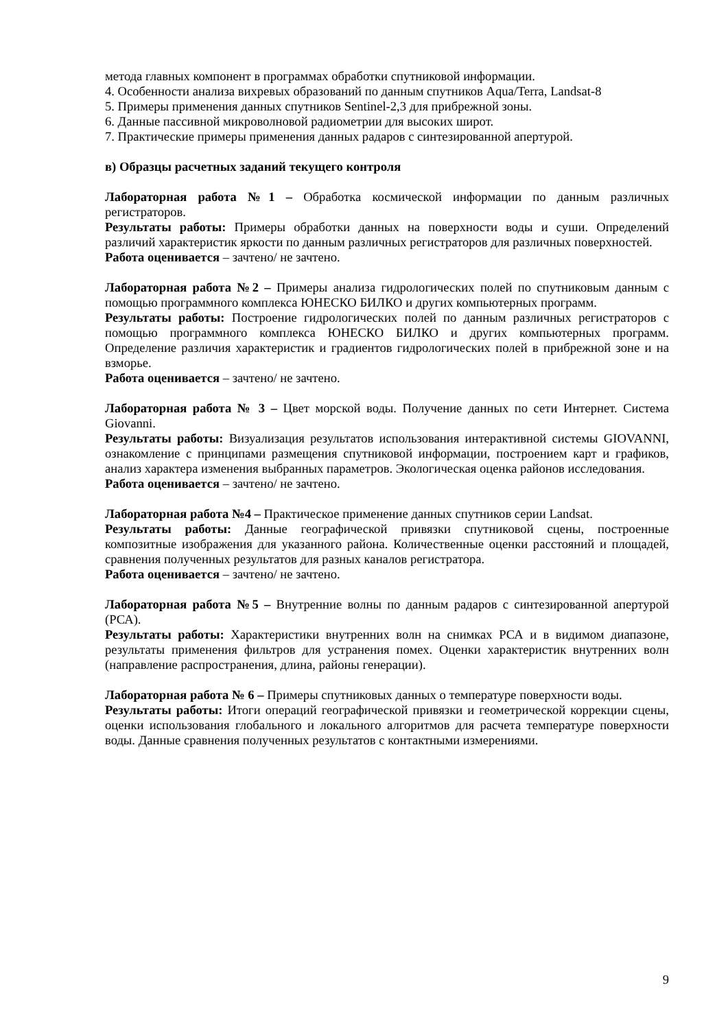метода главных компонент в программах обработки спутниковой информации.
4. Особенности анализа вихревых образований по данным спутников Aqua/Terra, Landsat-8
5. Примеры применения данных спутников Sentinel-2,3 для прибрежной зоны.
6. Данные пассивной микроволновой радиометрии для высоких широт.
7. Практические примеры применения данных радаров с синтезированной апертурой.
в) Образцы расчетных заданий текущего контроля
Лабораторная работа №1 – Обработка космической информации по данным различных регистраторов.
Результаты работы: Примеры обработки данных на поверхности воды и суши. Определений различий характеристик яркости по данным различных регистраторов для различных поверхностей.
Работа оценивается – зачтено/ не зачтено.
Лабораторная работа №2 – Примеры анализа гидрологических полей по спутниковым данным с помощью программного комплекса ЮНЕСКО БИЛКО и других компьютерных программ.
Результаты работы: Построение гидрологических полей по данным различных регистраторов с помощью программного комплекса ЮНЕСКО БИЛКО и других компьютерных программ. Определение различия характеристик и градиентов гидрологических полей в прибрежной зоне и на взморье.
Работа оценивается – зачтено/ не зачтено.
Лабораторная работа № 3 – Цвет морской воды. Получение данных по сети Интернет. Система Giovanni.
Результаты работы: Визуализация результатов использования интерактивной системы GIOVANNI, ознакомление с принципами размещения спутниковой информации, построением карт и графиков, анализ характера изменения выбранных параметров. Экологическая оценка районов исследования.
Работа оценивается – зачтено/ не зачтено.
Лабораторная работа №4 – Практическое применение данных спутников серии Landsat.
Результаты работы: Данные географической привязки спутниковой сцены, построенные композитные изображения для указанного района. Количественные оценки расстояний и площадей, сравнения полученных результатов для разных каналов регистратора.
Работа оценивается – зачтено/ не зачтено.
Лабораторная работа №5 – Внутренние волны по данным радаров с синтезированной апертурой (РСА).
Результаты работы: Характеристики внутренних волн на снимках РСА и в видимом диапазоне, результаты применения фильтров для устранения помех. Оценки характеристик внутренних волн (направление распространения, длина, районы генерации).
Лабораторная работа № 6 – Примеры спутниковых данных о температуре поверхности воды.
Результаты работы: Итоги операций географической привязки и геометрической коррекции сцены, оценки использования глобального и локального алгоритмов для расчета температуре поверхности воды. Данные сравнения полученных результатов с контактными измерениями.
9